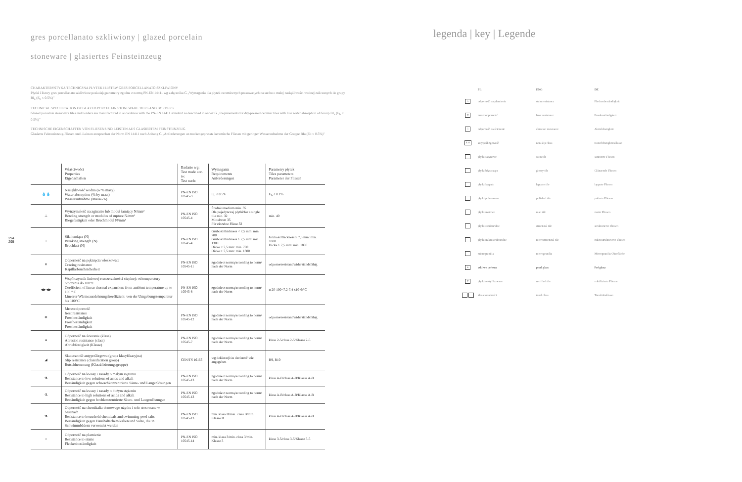gres porcellanato szkliwiony | glazed porcelain
stoneware | glasiertes Feinsteinzeug
CHARAKTERYSTYKA TECHNICZNA PŁYTEK I LISTEW GRES PORCELLANATO SZKLIWIONY
Płytki i listwy gres porcellanato szkliwione posiadają parametry zgodne z normą PN-EN 14411 wg załącznika G „Wymagania dla płytek ceramicznych prasowanych na sucho o małej nasiąkliwości wodnej zaliczanych do grupy BI<sub>a</sub> (E<sub>b</sub> ≤ 0.5%)"
TECHNICAL SPECIFICATION OF GLAZED PORCELAIN STONEWARE TILES AND BORDERS
Glazed porcelain stoneware tiles and borders are manufactured in accordance with the PN-EN 14411 standard as described in annex G „Requirements for dry-pressed ceramic tiles with low water absorption of Group BI<sub>a</sub> (E<sub>b</sub> ≤ 0.5%)"
TECHNISCHE EIGENSCHAFTEN VON FLIESEN UND LEISTEN AUS GLASIERTEM FEINSTEINZEUG
Glasierte Feinsteinzeug-Fliesen und -Leisten entsprechen der Norm EN 14411 nach Anhang G „Anforderungen an trockengepresste keramische Fliesen mit geringer Wasseraufnahme der Gruppe BIa (Eb ≤ 0.5%)"
294
295
| | Właściwości Properties Eigenschaften | Badanie wg: Test made acc. to: Test nach: | Wymagania Requirements Anforderungen | Parametry płytek Tiles parameters Parameter der Fliesen |
| --- | --- | --- | --- | --- |
| 💧💧 | Nasiąkliwość wodna (w % masy) Water absorption (% by mass) Wasseraufnahme (Masse-%) | PN-EN ISO 10545-3 | E<sub>b</sub> ≤ 0.5% | E<sub>b</sub> ≤ 0.1% |
| ⊥ | Wytrzymałość na zginanie lub moduł łamiący N/mm² Bending strength or modulus of rupture N/mm² Biegefestigkeit oder Bruchmodul N/mm² | PN-EN ISO 10545-4 | Średnio/medium min. 35 Dla pojedynczej płytki/for a single tile min. 32 Mittelwert 35 Für einzelne Fliese 32 | min. 40 |
| ⊥ | Siła łamiąca (N) Breaking strength (N) Bruchlast (N) | PN-EN ISO 10545-4 | Grubość/thickness < 7,5 mm: min. 700 Grubość/thickness ≥ 7,5 mm: min. 1300 Dicke < 7,5 mm: min. 700 Dicke ≥ 7,5 mm: min. 1300 | Grubość/thickness ≥ 7,5 mm: min. 1800 Dicke ≥ 7,5 mm: min. 1800 |
| ✕ | Odporność na pęknięcia włoskowate Crazing resistance Kapillarbruchsicherheit | PN-EN ISO 10545-11 | zgodnie z normą/according to norm/ nach der Norm | odporne/resistant/widerstandsfähig |
| ◀▶◀▶ | Współczynnik liniowej rozszerzalności cieplnej: od temperatury otoczenia do 100°C Coefficient of linear thermal expansion: from ambient temperature up to 100 ° C Linearer Wärmeausdehnungskoeffizient: von der Umgebungstemperatur bis 100°C | PN-EN ISO 10545-8 | zgodnie z normą/according to norm/ nach der Norm | α 20-100=7,2-7,4 x10-6/°C |
| ❄ | Mrozoodporność frost resistance Frostbeständigkeit Frostbeständigkeit Frostbeständigkeit | PN-EN ISO 10545-12 | zgodnie z normą/according to norm/ nach der Norm | odporne/resistant/widerstandsfähig |
| ● | Odporność na ścieranie (klasa) Abrasion resistance (class) Abriebfestigkeit (Klasse) | PN-EN ISO 10545-7 | zgodnie z normą/according to norm/ nach der Norm | klasa 2-5/class 2-5/Klasse 2-5 |
| ◢ | Skuteczność antypoślizgowa (grupa klasyfikacyjna) Slip resistance (classification group) Rutschhemmung (Klassifizierungsgruppe) | CEN/TS 16165 | wg deklaracji/as declared/ wie angegeben | R9, R10 |
| ⚗ | Odporność na kwasy i zasady o małym stężeniu Resistance to low solutions of acids and alkali Beständigkeit gegen schwachkonzentrierte Säure- und Laugenlösungen | PN-EN ISO 10545-13 | zgodnie z normą/according to norm/ nach der Norm | klasa A-B/class A-B/Klasse A-B |
| ⚗ | Odporność na kwasy i zasady o dużym stężeniu Resistance to high solutions of acids and alkali Beständigkeit gegen hochkonzentrierte Säure- und Laugenlösungen | PN-EN ISO 10545-13 | zgodnie z normą/according to norm/ nach der Norm | klasa A-B/class A-B/Klasse A-B |
| ⚗ | Odporność na chemikalia domowego użytku i sole stosowane w basenach Resistance to household chemicals and swimming-pool salts Beständigkeit gegen Haushaltschemikalien und Salze, die in Schwimmbädern verwendet werden | PN-EN ISO 10545-13 | min. klasa B/min. class B/min. Klasse B | klasa A-B/class A-B/Klasse A-B |
| ○ | Odporność na plamienie Resistance to stains Fleckenbeständigkeit | PN-EN ISO 10545-14 | min. klasa 3/min. class 3/min. Klasse 3 | klasa 3-5/class 3-5/Klasse 3-5 |
legenda | key | Legende
| | PL | ENG | DE |
| --- | --- | --- | --- |
| 5 | odporność na plamienie | stain resistance | Fleckenbeständigkeit |
| ❄ | mrozoodporność | frost resistance | Frostbeständigkeit |
| 5 | odporność na ścieranie | abrasion resistance | Abriebfestigkeit |
| R10 | antypoślizgowość | non-slip class | Rutschfestigkeitsklasse |
| | płytki satynowe | satin tile | satinierte Fliesen |
| | płytki błyszczące | glossy tile | Glänzende Fliesen |
| | płytki lappato | lappato tile | lappato Fliesen |
| | płytki polerowane | polished tile | polierte Fliesen |
| | płytki matowe | matt tile | matte Fliesen |
| | płytki strukturalne | structural tile | strukturierte Fliesen |
| | płytki mikrostrukturalne | microstructural tile | mikrostrukturierte Fliesen |
| | microgranilia | microgranilia | Micrograniliа Oberfläche |
| ● | szkliwo perłowe | pearl glaze | Perlglanz |
| ▼ | płytki rektyfikowane | rectified tile | rektifizierte Fliesen |
| | klasa tonalności | tonal class | Tonalitätsklasse |